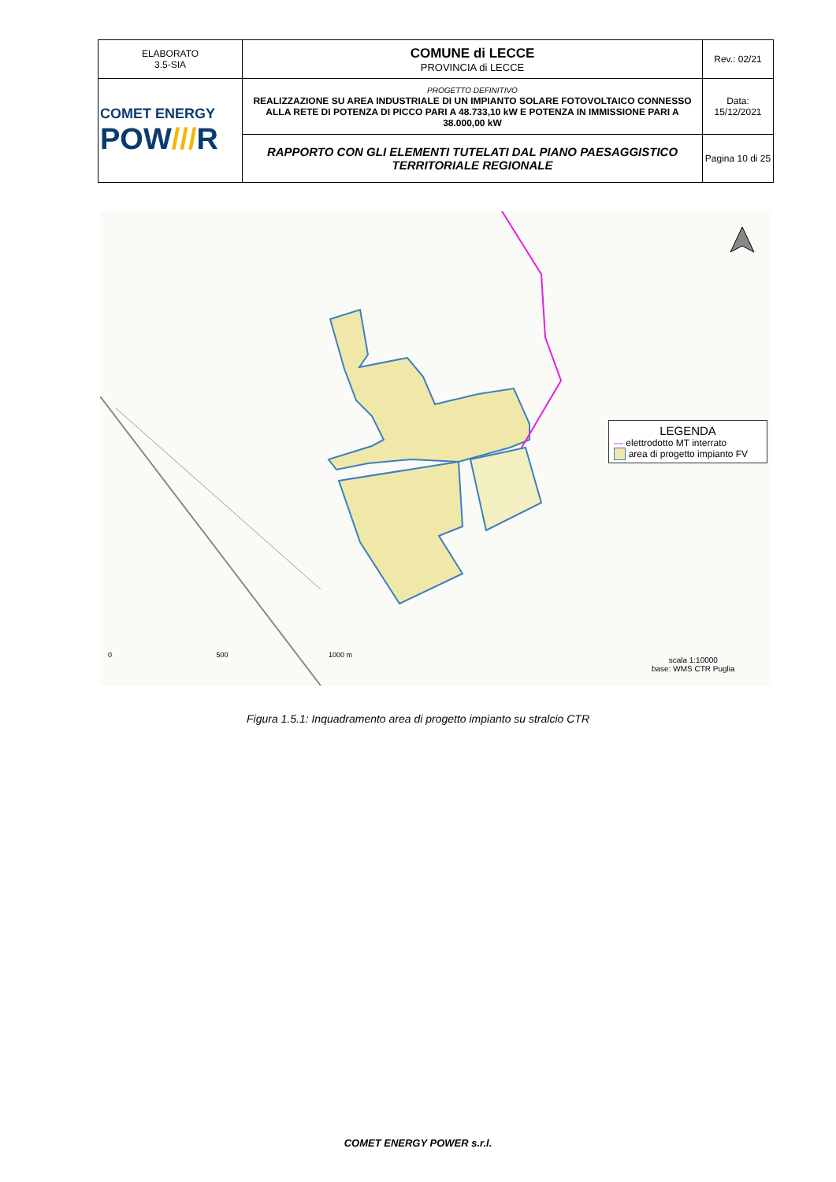| ELABORATO 3.5-SIA | COMUNE di LECCE PROVINCIA di LECCE | Rev.: 02/21 |
| COMET ENERGY POW /// R | PROGETTO DEFINITIVO REALIZZAZIONE SU AREA INDUSTRIALE DI UN IMPIANTO SOLARE FOTOVOLTAICO CONNESSO ALLA RETE DI POTENZA DI PICCO PARI A 48.733,10 kW E POTENZA IN IMMISSIONE PARI A 38.000,00 kW | Data: 15/12/2021 |
| | RAPPORTO CON GLI ELEMENTI TUTELATI DAL PIANO PAESAGGISTICO TERRITORIALE REGIONALE | Pagina 10 di 25 |
LEGENDA
— elettrodotto MT interrato
area di progetto impianto FV
0 500 1000 m
scala 1:10000
base: WMS CTR Puglia
Figura 1.5.1: Inquadramento area di progetto impianto su stralcio CTR
COMET ENERGY POWER s.r.l.